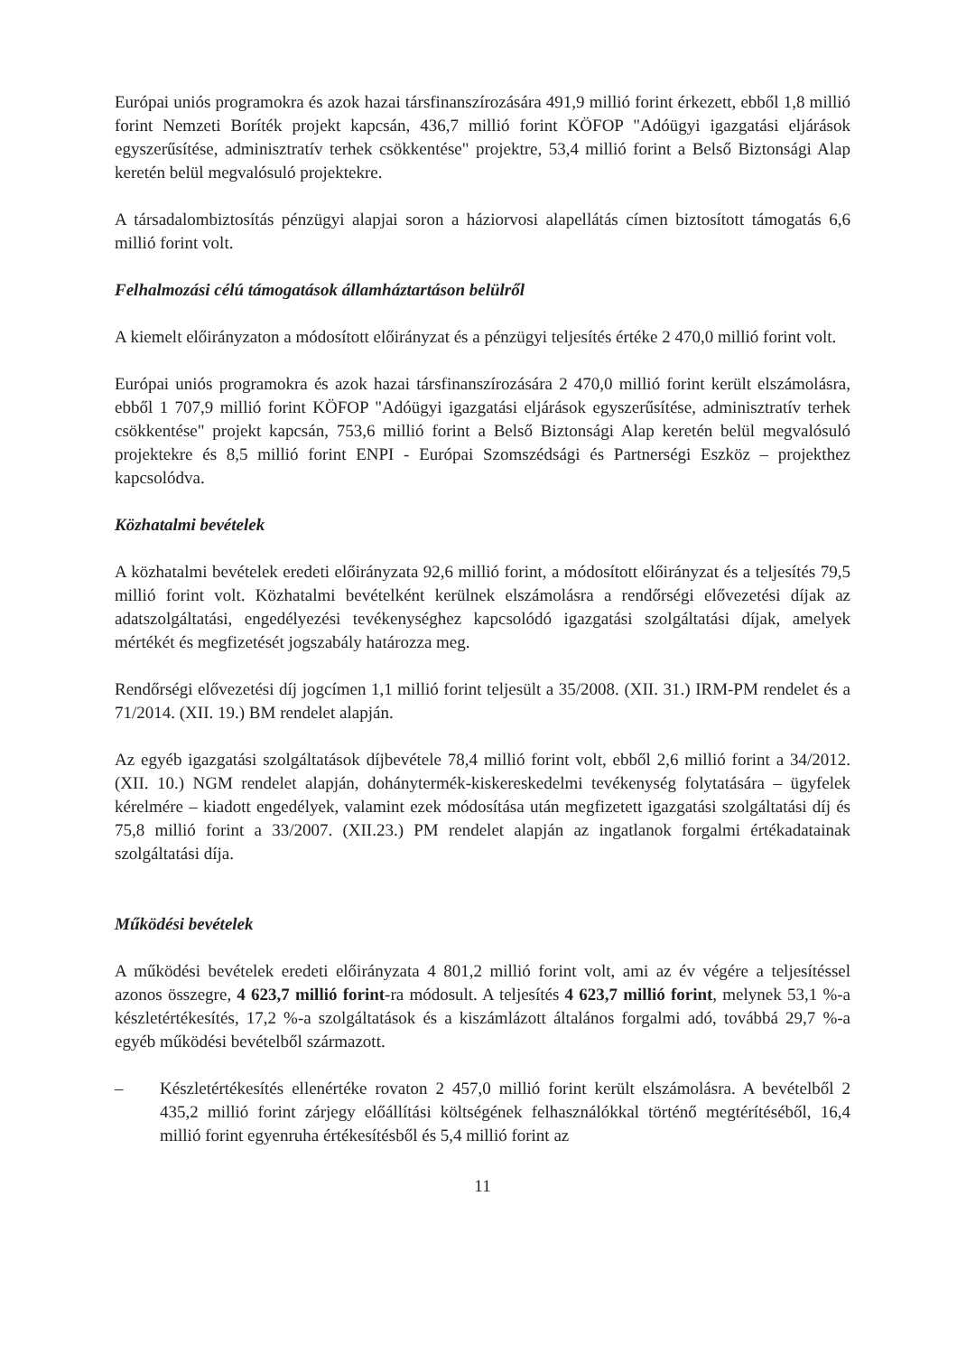Európai uniós programokra és azok hazai társfinanszírozására 491,9 millió forint érkezett, ebből 1,8 millió forint Nemzeti Boríték projekt kapcsán, 436,7 millió forint KÖFOP "Adóügyi igazgatási eljárások egyszerűsítése, adminisztratív terhek csökkentése" projektre, 53,4 millió forint a Belső Biztonsági Alap keretén belül megvalósuló projektekre.
A társadalombiztosítás pénzügyi alapjai soron a háziorvosi alapellátás címen biztosított támogatás 6,6 millió forint volt.
Felhalmozási célú támogatások államháztartáson belülről
A kiemelt előirányzaton a módosított előirányzat és a pénzügyi teljesítés értéke 2 470,0 millió forint volt.
Európai uniós programokra és azok hazai társfinanszírozására 2 470,0 millió forint került elszámolásra, ebből 1 707,9 millió forint KÖFOP "Adóügyi igazgatási eljárások egyszerűsítése, adminisztratív terhek csökkentése" projekt kapcsán, 753,6 millió forint a Belső Biztonsági Alap keretén belül megvalósuló projektekre és 8,5 millió forint ENPI - Európai Szomszédsági és Partnerségi Eszköz – projekthez kapcsolódva.
Közhatalmi bevételek
A közhatalmi bevételek eredeti előirányzata 92,6 millió forint, a módosított előirányzat és a teljesítés 79,5 millió forint volt. Közhatalmi bevételként kerülnek elszámolásra a rendőrségi elővezetési díjak az adatszolgáltatási, engedélyezési tevékenységhez kapcsolódó igazgatási szolgáltatási díjak, amelyek mértékét és megfizetését jogszabály határozza meg.
Rendőrségi elővezetési díj jogcímen 1,1 millió forint teljesült a 35/2008. (XII. 31.) IRM-PM rendelet és a 71/2014. (XII. 19.) BM rendelet alapján.
Az egyéb igazgatási szolgáltatások díjbevétele 78,4 millió forint volt, ebből 2,6 millió forint a 34/2012. (XII. 10.) NGM rendelet alapján, dohánytermék-kiskereskedelmi tevékenység folytatására – ügyfelek kérelmére – kiadott engedélyek, valamint ezek módosítása után megfizetett igazgatási szolgáltatási díj és 75,8 millió forint a 33/2007. (XII.23.) PM rendelet alapján az ingatlanok forgalmi értékadatainak szolgáltatási díja.
Működési bevételek
A működési bevételek eredeti előirányzata 4 801,2 millió forint volt, ami az év végére a teljesítéssel azonos összegre, 4 623,7 millió forint-ra módosult. A teljesítés 4 623,7 millió forint, melynek 53,1 %-a készletértékesítés, 17,2 %-a szolgáltatások és a kiszámlázott általános forgalmi adó, továbbá 29,7 %-a egyéb működési bevételből származott.
– Készletértékesítés ellenértéke rovaton 2 457,0 millió forint került elszámolásra. A bevételből 2 435,2 millió forint zárjegy előállítási költségének felhasználókkal történő megtérítéséből, 16,4 millió forint egyenruha értékesítésből és 5,4 millió forint az
11